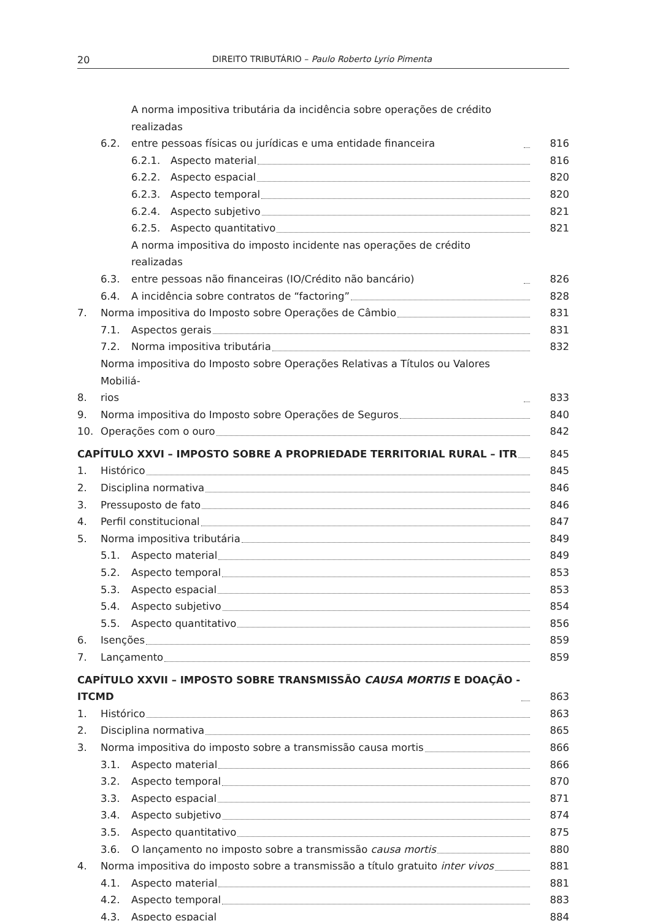20 DIREITO TRIBUTÁRIO – Paulo Roberto Lyrio Pimenta
6.2. A norma impositiva tributária da incidência sobre operações de crédito realizadas
entre pessoas físicas ou jurídicas e uma entidade financeira 816
6.2.1. Aspecto material 816
6.2.2. Aspecto espacial 820
6.2.3. Aspecto temporal 820
6.2.4. Aspecto subjetivo 821
6.2.5. Aspecto quantitativo 821
6.3. A norma impositiva do imposto incidente nas operações de crédito realizadas
entre pessoas não financeiras (IO/Crédito não bancário) 826
6.4. A incidência sobre contratos de “factoring” 828
7. Norma impositiva do Imposto sobre Operações de Câmbio 831
7.1. Aspectos gerais 831
7.2. Norma impositiva tributária 832
8. Norma impositiva do Imposto sobre Operações Relativas a Títulos ou Valores Mobiliá-
rios 833
9. Norma impositiva do Imposto sobre Operações de Seguros 840
10. Operações com o ouro 842
CAPÍTULO XXVI – IMPOSTO SOBRE A PROPRIEDADE TERRITORIAL RURAL – ITR 845
1. Histórico 845
2. Disciplina normativa 846
3. Pressuposto de fato 846
4. Perfil constitucional 847
5. Norma impositiva tributária 849
5.1. Aspecto material 849
5.2. Aspecto temporal 853
5.3. Aspecto espacial 853
5.4. Aspecto subjetivo 854
5.5. Aspecto quantitativo 856
6. Isenções 859
7. Lançamento 859
CAPÍTULO XXVII – IMPOSTO SOBRE TRANSMISSÃO CAUSA MORTIS E DOAÇÃO -
ITCMD 863
1. Histórico 863
2. Disciplina normativa 865
3. Norma impositiva do imposto sobre a transmissão causa mortis 866
3.1. Aspecto material 866
3.2. Aspecto temporal 870
3.3. Aspecto espacial 871
3.4. Aspecto subjetivo 874
3.5. Aspecto quantitativo 875
3.6. O lançamento no imposto sobre a transmissão causa mortis 880
4. Norma impositiva do imposto sobre a transmissão a título gratuito inter vivos 881
4.1. Aspecto material 881
4.2. Aspecto temporal 883
4.3. Aspecto espacial 884